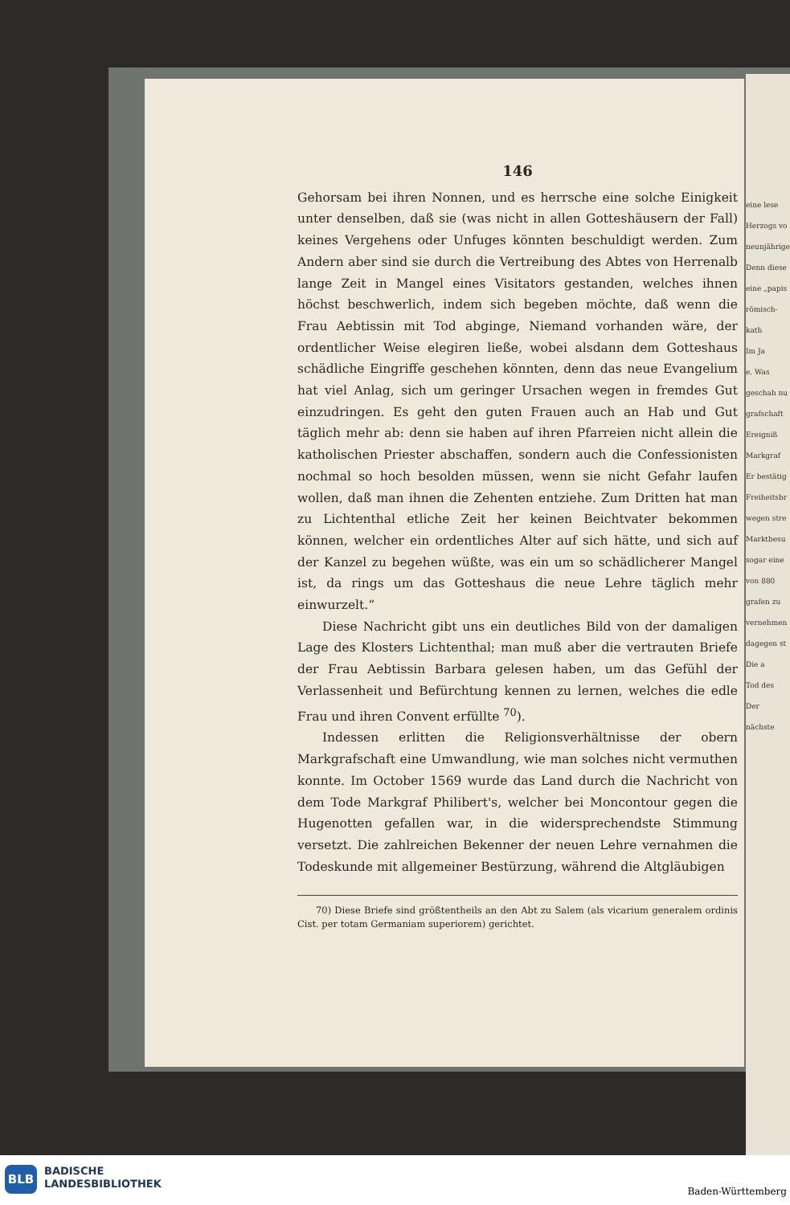eine lese
Herzogs vo
neunjährige
Denn diese
eine „papis
römisch-kath
Im Ja
e. Was
geschah nu
grafschaft
Ereigniß
Markgraf
Er bestätig
Freiheitsbr
wegen stre
Marktbesu
sogar eine
von 880
grafen zu
vernehmen
dagegen st
Die a
Tod des
Der nächste
146
Gehorsam bei ihren Nonnen, und es herrsche eine solche Einigkeit unter denselben, daß sie (was nicht in allen Gotteshäusern der Fall) keines Vergehens oder Unfuges könnten beschuldigt werden. Zum Andern aber sind sie durch die Vertreibung des Abtes von Herrenalb lange Zeit in Mangel eines Visitators gestanden, welches ihnen höchst beschwerlich, indem sich begeben möchte, daß wenn die Frau Aebtissin mit Tod abginge, Niemand vorhanden wäre, der ordentlicher Weise elegiren ließe, wobei alsdann dem Gotteshaus schädliche Eingriffe geschehen könnten, denn das neue Evangelium hat viel Anlag, sich um geringer Ursachen wegen in fremdes Gut einzudringen. Es geht den guten Frauen auch an Hab und Gut täglich mehr ab: denn sie haben auf ihren Pfarreien nicht allein die katholischen Priester abschaffen, sondern auch die Confessionisten nochmal so hoch besolden müssen, wenn sie nicht Gefahr laufen wollen, daß man ihnen die Zehenten entziehe. Zum Dritten hat man zu Lichtenthal etliche Zeit her keinen Beichtvater bekommen können, welcher ein ordentliches Alter auf sich hätte, und sich auf der Kanzel zu begehen wüßte, was ein um so schädlicherer Mangel ist, da rings um das Gotteshaus die neue Lehre täglich mehr einwurzelt.“
Diese Nachricht gibt uns ein deutliches Bild von der damaligen Lage des Klosters Lichtenthal; man muß aber die vertrauten Briefe der Frau Aebtissin Barbara gelesen haben, um das Gefühl der Verlassenheit und Befürchtung kennen zu lernen, welches die edle Frau und ihren Convent erfüllte <sup>70</sup>).
Indessen erlitten die Religionsverhältnisse der obern Markgrafschaft eine Umwandlung, wie man solches nicht vermuthen konnte. Im October 1569 wurde das Land durch die Nachricht von dem Tode Markgraf Philibert's, welcher bei Moncontour gegen die Hugenotten gefallen war, in die widersprechendste Stimmung versetzt. Die zahlreichen Bekenner der neuen Lehre vernahmen die Todeskunde mit allgemeiner Bestürzung, während die Altgläubigen
70) Diese Briefe sind größtentheils an den Abt zu Salem (als vicarium generalem ordinis Cist. per totam Germaniam superiorem) gerichtet.
BLB
BADISCHE
LANDESBIBLIOTHEK
Baden-Württemberg